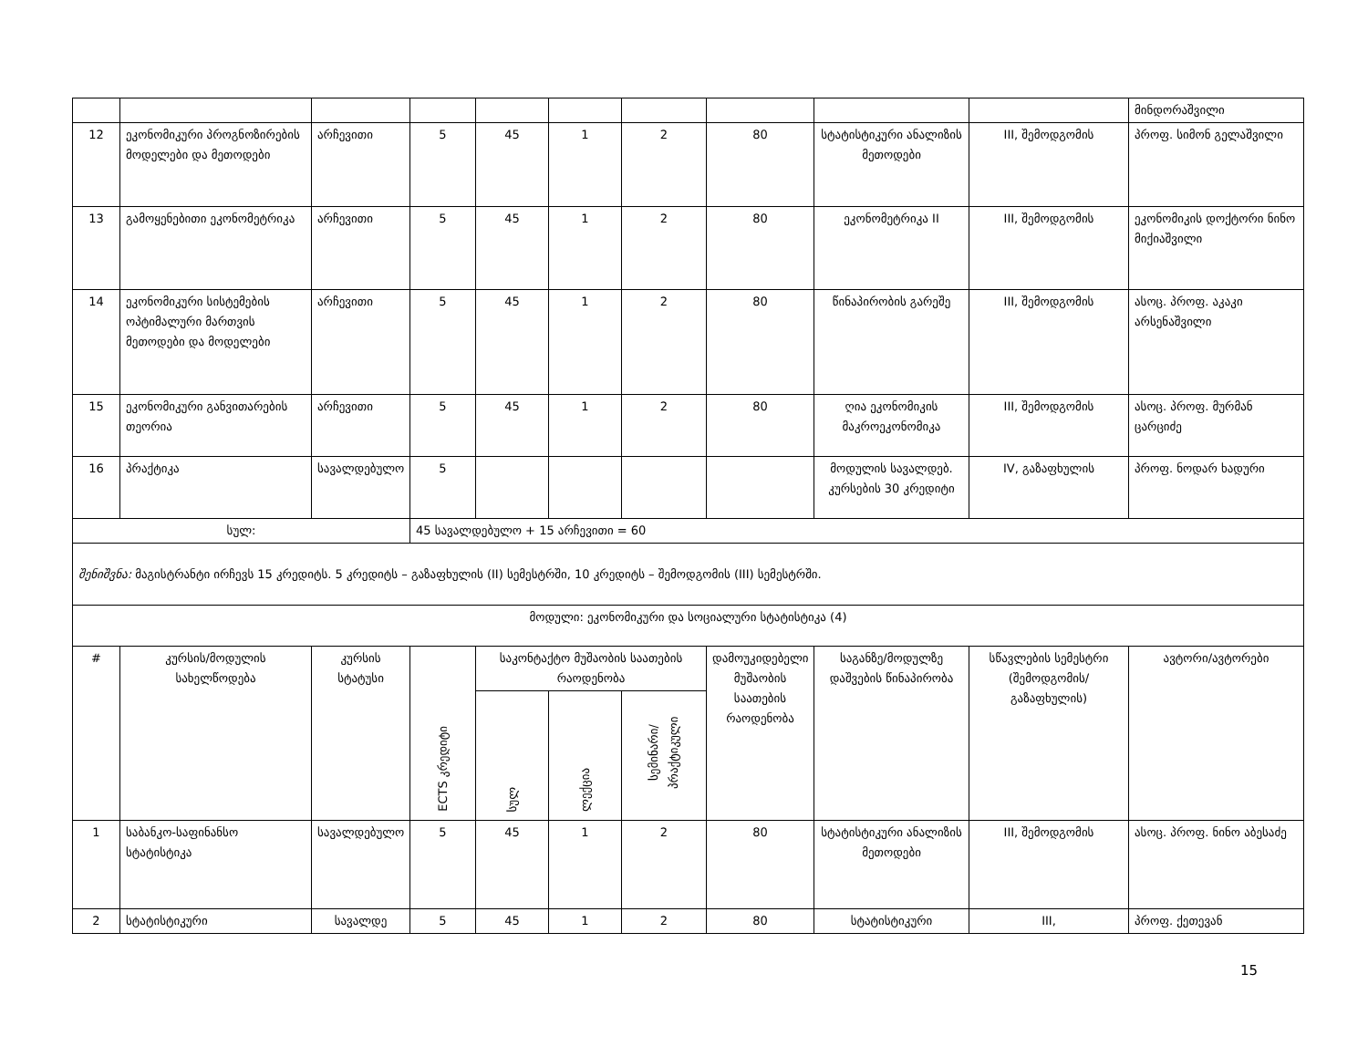| | | | | | | | | | | მინდორაშვილი |
| 12 | ეკონომიკური პროგნოზირების მოდელები და მეთოდები | არჩევითი | 5 | 45 | 1 | 2 | 80 | სტატისტიკური ანალიზის მეთოდები | III, შემოდგომის | პროფ. სიმონ გელაშვილი |
| 13 | გამოყენებითი ეკონომეტრიკა | არჩევითი | 5 | 45 | 1 | 2 | 80 | ეკონომეტრიკა II | III, შემოდგომის | ეკონომიკის დოქტორი ნინო მიქიაშვილი |
| 14 | ეკონომიკური სისტემების ოპტიმალური მართვის მეთოდები და მოდელები | არჩევითი | 5 | 45 | 1 | 2 | 80 | წინაპირობის გარეშე | III, შემოდგომის | ასოც. პროფ. აკაკი არსენაშვილი |
| 15 | ეკონომიკური განვითარების თეორია | არჩევითი | 5 | 45 | 1 | 2 | 80 | ღია ეკონომიკის მაკროეკონომიკა | III, შემოდგომის | ასოც. პროფ. მურმან ცარციძე |
| 16 | პრაქტიკა | სავალდებულო | 5 | | | | | მოდულის სავალდებ. კურსების 30 კრედიტი | IV, გაზაფხულის | პროფ. ნოდარ ხადური |
| სულ: | | | 45 სავალდებულო + 15 არჩევითი = 60 | | | | | | | |
| შენიშვნა: მაგისტრანტი ირჩევს 15 კრედიტს. 5 კრედიტს – გაზაფხულის (II) სემესტრში, 10 კრედიტს – შემოდგომის (III) სემესტრში. | | | | | | | | | | |
| მოდული: ეკონომიკური და სოციალური სტატისტიკა (4) | | | | | | | | | | |
| # | კურსის/მოდულის სახელწოდება | კურსის სტატუსი | ECTS კრედიტი | საკონტაქტო მუშაობის საათების რაოდენობა | | | დამოუკიდებელი მუშაობის საათების რაოდენობა | საგანზე/მოდულზე დაშვების წინაპირობა | სწავლების სემესტრი (შემოდგომის/ გაზაფხულის) | ავტორი/ავტორები |
| | | | | სულ | ლექცია | სემინარი/ პრაქტიკული | | | | |
| 1 | საბანკო-საფინანსო სტატისტიკა | სავალდებულო | 5 | 45 | 1 | 2 | 80 | სტატისტიკური ანალიზის მეთოდები | III, შემოდგომის | ასოც. პროფ. ნინო აბესაძე |
| 2 | სტატისტიკური | სავალდე | 5 | 45 | 1 | 2 | 80 | სტატისტიკური | III, | პროფ. ქეთევან |
15